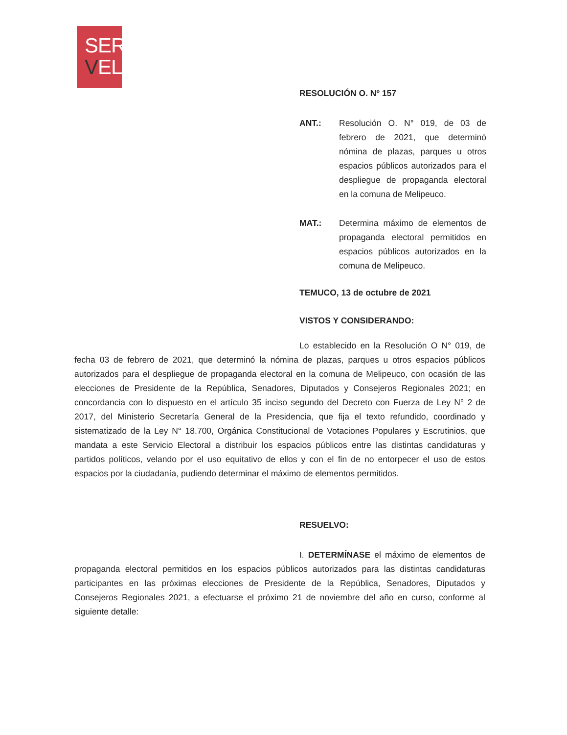SER
VEL
RESOLUCIÓN O. Nº 157
ANT.: Resolución O. N° 019, de 03 de febrero de 2021, que determinó nómina de plazas, parques u otros espacios públicos autorizados para el despliegue de propaganda electoral en la comuna de Melipeuco.
MAT.: Determina máximo de elementos de propaganda electoral permitidos en espacios públicos autorizados en la comuna de Melipeuco.
TEMUCO, 13 de octubre de 2021
VISTOS Y CONSIDERANDO:
Lo establecido en la Resolución O N° 019, de fecha 03 de febrero de 2021, que determinó la nómina de plazas, parques u otros espacios públicos autorizados para el despliegue de propaganda electoral en la comuna de Melipeuco, con ocasión de las elecciones de Presidente de la República, Senadores, Diputados y Consejeros Regionales 2021; en concordancia con lo dispuesto en el artículo 35 inciso segundo del Decreto con Fuerza de Ley N° 2 de 2017, del Ministerio Secretaría General de la Presidencia, que fija el texto refundido, coordinado y sistematizado de la Ley N° 18.700, Orgánica Constitucional de Votaciones Populares y Escrutinios, que mandata a este Servicio Electoral a distribuir los espacios públicos entre las distintas candidaturas y partidos políticos, velando por el uso equitativo de ellos y con el fin de no entorpecer el uso de estos espacios por la ciudadanía, pudiendo determinar el máximo de elementos permitidos.
RESUELVO:
I. DETERMÍNASE el máximo de elementos de propaganda electoral permitidos en los espacios públicos autorizados para las distintas candidaturas participantes en las próximas elecciones de Presidente de la República, Senadores, Diputados y Consejeros Regionales 2021, a efectuarse el próximo 21 de noviembre del año en curso, conforme al siguiente detalle: